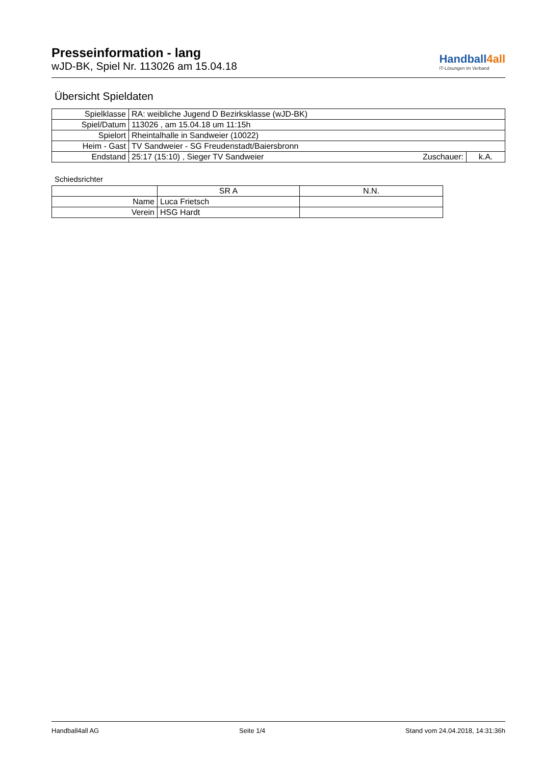Presseinformation - lang
wJD-BK, Spiel Nr. 113026 am 15.04.18
Handball4all
IT-Lösungen im Verband
Übersicht Spieldaten
| Spielklasse | RA: weibliche Jugend D Bezirksklasse (wJD-BK) | | |
| Spiel/Datum | 113026 , am 15.04.18 um 11:15h | | |
| Spielort | Rheintalhalle in Sandweier (10022) | | |
| Heim - Gast | TV Sandweier - SG Freudenstadt/Baiersbronn | | |
| Endstand | 25:17 (15:10) , Sieger TV Sandweier | Zuschauer: | k.A. |
Schiedsrichter
| | SR A | N.N. |
| Name | Luca Frietsch | |
| Verein | HSG Hardt | |
Handball4all AG Seite 1/4 Stand vom 24.04.2018, 14:31:36h